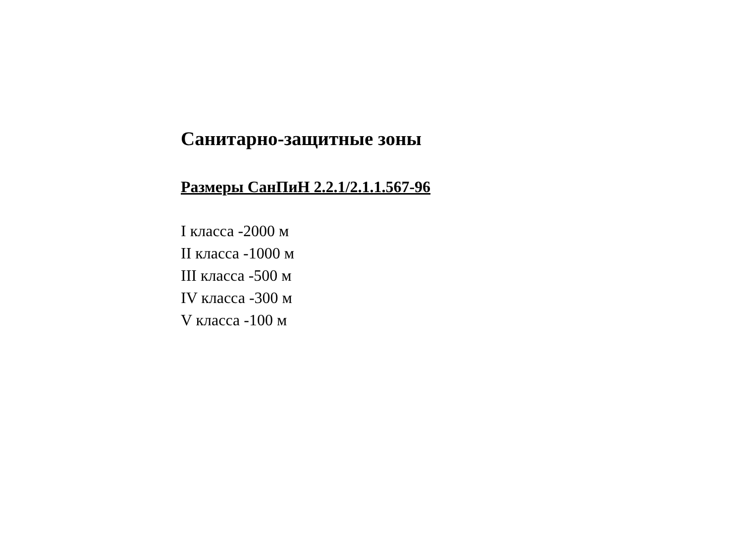Санитарно-защитные зоны
Размеры СанПиН 2.2.1/2.1.1.567-96
I класса -2000 м
II класса -1000 м
III класса -500 м
IV класса -300 м
V класса -100 м